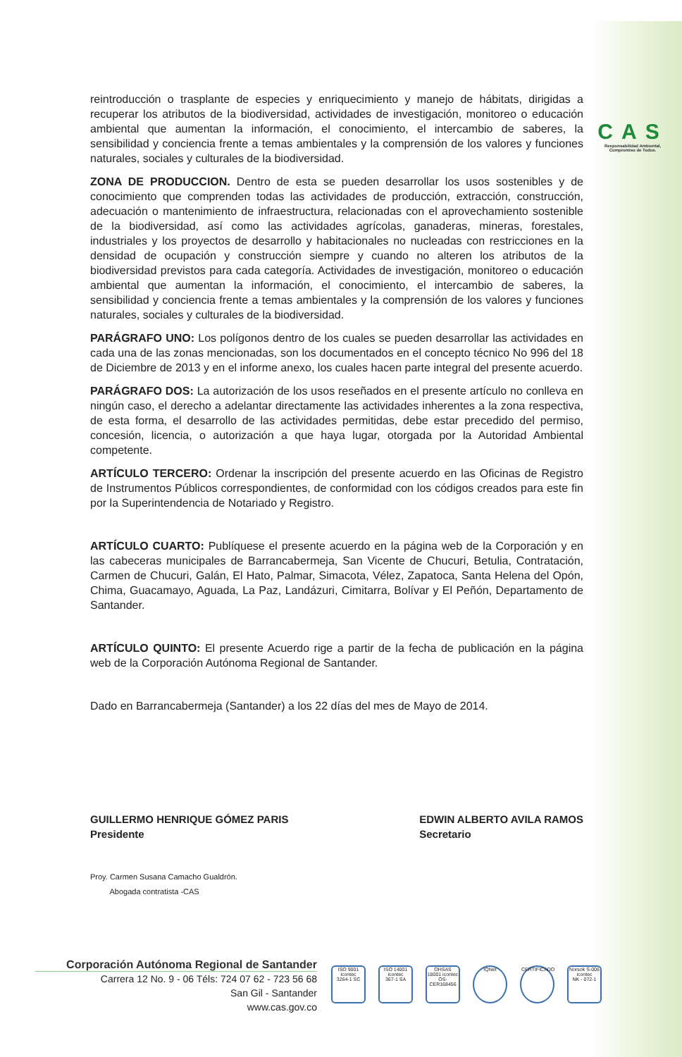CAS
Responsabilidad Ambiental, Compromiso de Todos.
reintroducción o trasplante de especies y enriquecimiento y manejo de hábitats, dirigidas a recuperar los atributos de la biodiversidad, actividades de investigación, monitoreo o educación ambiental que aumentan la información, el conocimiento, el intercambio de saberes, la sensibilidad y conciencia frente a temas ambientales y la comprensión de los valores y funciones naturales, sociales y culturales de la biodiversidad.
ZONA DE PRODUCCION. Dentro de esta se pueden desarrollar los usos sostenibles y de conocimiento que comprenden todas las actividades de producción, extracción, construcción, adecuación o mantenimiento de infraestructura, relacionadas con el aprovechamiento sostenible de la biodiversidad, así como las actividades agrícolas, ganaderas, mineras, forestales, industriales y los proyectos de desarrollo y habitacionales no nucleadas con restricciones en la densidad de ocupación y construcción siempre y cuando no alteren los atributos de la biodiversidad previstos para cada categoría. Actividades de investigación, monitoreo o educación ambiental que aumentan la información, el conocimiento, el intercambio de saberes, la sensibilidad y conciencia frente a temas ambientales y la comprensión de los valores y funciones naturales, sociales y culturales de la biodiversidad.
PARÁGRAFO UNO: Los polígonos dentro de los cuales se pueden desarrollar las actividades en cada una de las zonas mencionadas, son los documentados en el concepto técnico No 996 del 18 de Diciembre de 2013 y en el informe anexo, los cuales hacen parte integral del presente acuerdo.
PARÁGRAFO DOS: La autorización de los usos reseñados en el presente artículo no conlleva en ningún caso, el derecho a adelantar directamente las actividades inherentes a la zona respectiva, de esta forma, el desarrollo de las actividades permitidas, debe estar precedido del permiso, concesión, licencia, o autorización a que haya lugar, otorgada por la Autoridad Ambiental competente.
ARTÍCULO TERCERO: Ordenar la inscripción del presente acuerdo en las Oficinas de Registro de Instrumentos Públicos correspondientes, de conformidad con los códigos creados para este fin por la Superintendencia de Notariado y Registro.
ARTÍCULO CUARTO: Publíquese el presente acuerdo en la página web de la Corporación y en las cabeceras municipales de Barrancabermeja, San Vicente de Chucuri, Betulia, Contratación, Carmen de Chucuri, Galán, El Hato, Palmar, Simacota, Vélez, Zapatoca, Santa Helena del Opón, Chima, Guacamayo, Aguada, La Paz, Landázuri, Cimitarra, Bolívar y El Peñón, Departamento de Santander.
ARTÍCULO QUINTO: El presente Acuerdo rige a partir de la fecha de publicación en la página web de la Corporación Autónoma Regional de Santander.
Dado en Barrancabermeja (Santander) a los 22 días del mes de Mayo de 2014.
GUILLERMO HENRIQUE GÓMEZ PARIS
Presidente
EDWIN ALBERTO AVILA RAMOS
Secretario
Proy. Carmen Susana Camacho Gualdrón.
Abogada contratista -CAS
Corporación Autónoma Regional de Santander
Carrera 12 No. 9 - 06 Téls: 724 07 62 - 723 56 68
San Gil - Santander
www.cas.gov.co
ISO 9001 icontec
3264-1 SC
ISO 14001 icontec
367-1 SA
OHSAS 18001 icontec
OS-CER168456
IQNet CERTIFICADO
Norsok S-006 icontec
NK - 072-1